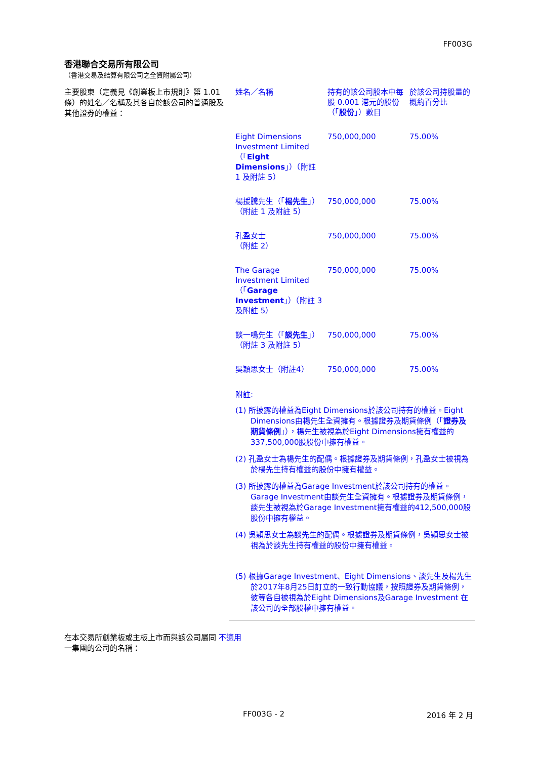FF003G
香港聯合交易所有限公司
（香港交易及結算有限公司之全資附屬公司）
主要股東（定義見《創業板上市規則》第 1.01 條）的姓名／名稱及其各自於該公司的普通股及其他證券的權益：
| 姓名／名稱 | 持有的該公司股本中每股 0.001 港元的股份（「 股份 」）數目 | 於該公司持股量的概約百分比 |
| Eight Dimensions Investment Limited（「 Eight Dimensions 」）（附註 1 及附註 5） | 750,000,000 | 75.00% |
| 楊援騰先生（「 楊先生 」）（附註 1 及附註 5） | 750,000,000 | 75.00% |
| 孔盈女士 （附註 2） | 750,000,000 | 75.00% |
| The Garage Investment Limited（「 Garage Investment 」）（附註 3 及附註 5） | 750,000,000 | 75.00% |
| 談一鳴先生（「 談先生 」）（附註 3 及附註 5） | 750,000,000 | 75.00% |
| 吳穎思女士（附註4） | 750,000,000 | 75.00% |
附註:
(1) 所披露的權益為Eight Dimensions於該公司持有的權益。Eight Dimensions由楊先生全資擁有。根據證券及期貨條例（「證券及期貨條例」），楊先生被視為於Eight Dimensions擁有權益的 337,500,000股股份中擁有權益。
(2) 孔盈女士為楊先生的配偶。根據證券及期貨條例，孔盈女士被視為於楊先生持有權益的股份中擁有權益。
(3) 所披露的權益為Garage Investment於該公司持有的權益。Garage Investment由談先生全資擁有。根據證券及期貨條例，談先生被視為於Garage Investment擁有權益的412,500,000股股份中擁有權益。
(4) 吳穎思女士為談先生的配偶。根據證券及期貨條例，吳穎思女士被視為於談先生持有權益的股份中擁有權益。
(5) 根據Garage Investment、Eight Dimensions、談先生及楊先生於2017年8月25日訂立的一致行動協議，按照證券及期貨條例，彼等各自被視為於Eight Dimensions及Garage Investment 在該公司的全部股權中擁有權益。
在本交易所創業板或主板上市而與該公司屬同 不適用
一集團的公司的名稱：
FF003G - 2 2016 年 2 月